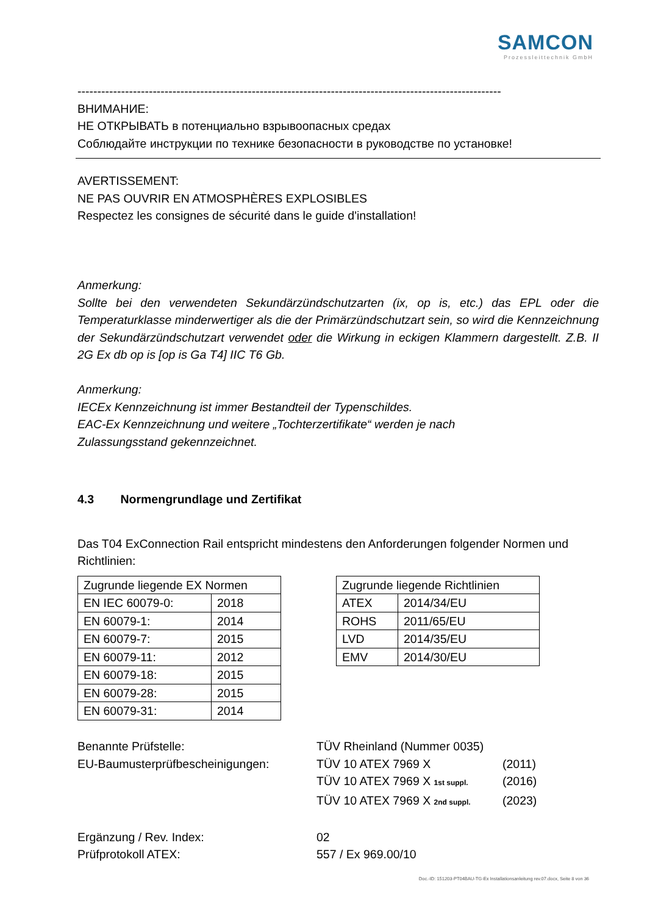SAMCON
Prozessleittechnik GmbH
-----------------------------------------------------------------------------------------------------------
ВНИМАНИЕ:
НЕ ОТКРЫВАТЬ в потенциально взрывоопасных средах
Соблюдайте инструкции по технике безопасности в руководстве по установке!
AVERTISSEMENT:
NE PAS OUVRIR EN ATMOSPHÈRES EXPLOSIBLES
Respectez les consignes de sécurité dans le guide d'installation!
Anmerkung:
Sollte bei den verwendeten Sekundärzündschutzarten (ix, op is, etc.) das EPL oder die Temperaturklasse minderwertiger als die der Primärzündschutzart sein, so wird die Kennzeichnung der Sekundärzündschutzart verwendet oder die Wirkung in eckigen Klammern dargestellt. Z.B. II 2G Ex db op is [op is Ga T4] IIC T6 Gb.
Anmerkung:
IECEx Kennzeichnung ist immer Bestandteil der Typenschildes.
EAC-Ex Kennzeichnung und weitere „Tochterzertifikate“ werden je nach
Zulassungsstand gekennzeichnet.
4.3 Normengrundlage und Zertifikat
Das T04 ExConnection Rail entspricht mindestens den Anforderungen folgender Normen und Richtlinien:
| Zugrunde liegende EX Normen | |
| EN IEC 60079-0: | 2018 |
| EN 60079-1: | 2014 |
| EN 60079-7: | 2015 |
| EN 60079-11: | 2012 |
| EN 60079-18: | 2015 |
| EN 60079-28: | 2015 |
| EN 60079-31: | 2014 |
| Zugrunde liegende Richtlinien | |
| ATEX | 2014/34/EU |
| ROHS | 2011/65/EU |
| LVD | 2014/35/EU |
| EMV | 2014/30/EU |
Benannte Prüfstelle: TÜV Rheinland (Nummer 0035)
EU-Baumusterprüfbescheinigungen: TÜV 10 ATEX 7969 X (2011)
TÜV 10 ATEX 7969 X 1st suppl. (2016)
TÜV 10 ATEX 7969 X 2nd suppl. (2023)
Ergänzung / Rev. Index: 02
Prüfprotokoll ATEX: 557 / Ex 969.00/10
Doc.-ID: 151203-PT04BAU-TG-Ex Installationsanleitung rev.07.docx, Seite 8 von 36